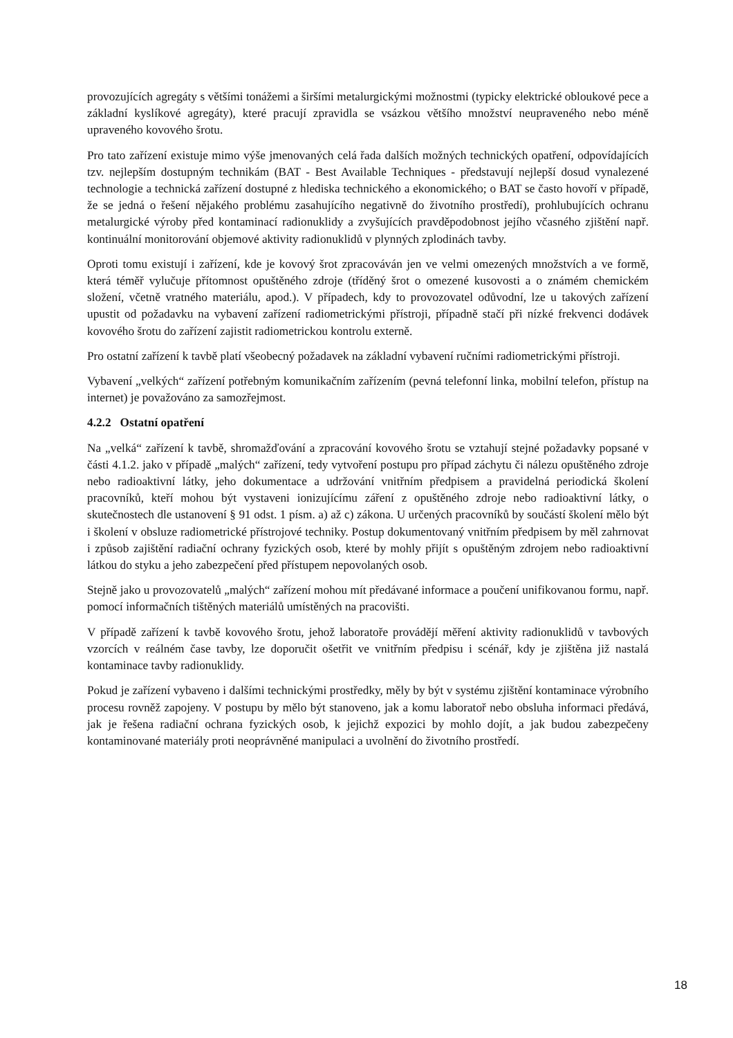provozujících agregáty s většími tonážemi a širšími metalurgickými možnostmi (typicky elektrické obloukové pece a základní kyslíkové agregáty), které pracují zpravidla se vsázkou většího množství neupraveného nebo méně upraveného kovového šrotu.
Pro tato zařízení existuje mimo výše jmenovaných celá řada dalších možných technických opatření, odpovídajících tzv. nejlepším dostupným technikám (BAT - Best Available Techniques - představují nejlepší dosud vynalezené technologie a technická zařízení dostupné z hlediska technického a ekonomického; o BAT se často hovoří v případě, že se jedná o řešení nějakého problému zasahujícího negativně do životního prostředí), prohlubujících ochranu metalurgické výroby před kontaminací radionuklidy a zvyšujících pravděpodobnost jejího včasného zjištění např. kontinuální monitorování objemové aktivity radionuklidů v plynných zplodinách tavby.
Oproti tomu existují i zařízení, kde je kovový šrot zpracováván jen ve velmi omezených množstvích a ve formě, která téměř vylučuje přítomnost opuštěného zdroje (tříděný šrot o omezené kusovosti a o známém chemickém složení, včetně vratného materiálu, apod.). V případech, kdy to provozovatel odůvodní, lze u takových zařízení upustit od požadavku na vybavení zařízení radiometrickými přístroji, případně stačí při nízké frekvenci dodávek kovového šrotu do zařízení zajistit radiometrickou kontrolu externě.
Pro ostatní zařízení k tavbě platí všeobecný požadavek na základní vybavení ručními radiometrickými přístroji.
Vybavení „velkých“ zařízení potřebným komunikačním zařízením (pevná telefonní linka, mobilní telefon, přístup na internet) je považováno za samozřejmost.
4.2.2 Ostatní opatření
Na „velká“ zařízení k tavbě, shromažďování a zpracování kovového šrotu se vztahují stejné požadavky popsané v části 4.1.2. jako v případě „malých“ zařízení, tedy vytvoření postupu pro případ záchytu či nálezu opuštěného zdroje nebo radioaktivní látky, jeho dokumentace a udržování vnitřním předpisem a pravidelná periodická školení pracovníků, kteří mohou být vystaveni ionizujícímu záření z opuštěného zdroje nebo radioaktivní látky, o skutečnostech dle ustanovení § 91 odst. 1 písm. a) až c) zákona. U určených pracovníků by součástí školení mělo být i školení v obsluze radiometrické přístrojové techniky. Postup dokumentovaný vnitřním předpisem by měl zahrnovat i způsob zajištění radiační ochrany fyzických osob, které by mohly přijít s opuštěným zdrojem nebo radioaktivní látkou do styku a jeho zabezpečení před přístupem nepovolaných osob.
Stejně jako u provozovatelů „malých“ zařízení mohou mít předávané informace a poučení unifikovanou formu, např. pomocí informačních tištěných materiálů umístěných na pracovišti.
V případě zařízení k tavbě kovového šrotu, jehož laboratoře provádějí měření aktivity radionuklidů v tavbových vzorcích v reálném čase tavby, lze doporučit ošetřit ve vnitřním předpisu i scénář, kdy je zjištěna již nastalá kontaminace tavby radionuklidy.
Pokud je zařízení vybaveno i dalšími technickými prostředky, měly by být v systému zjištění kontaminace výrobního procesu rovněž zapojeny. V postupu by mělo být stanoveno, jak a komu laboratoř nebo obsluha informaci předává, jak je řešena radiační ochrana fyzických osob, k jejichž expozici by mohlo dojít, a jak budou zabezpečeny kontaminované materiály proti neoprávněné manipulaci a uvolnění do životního prostředí.
18